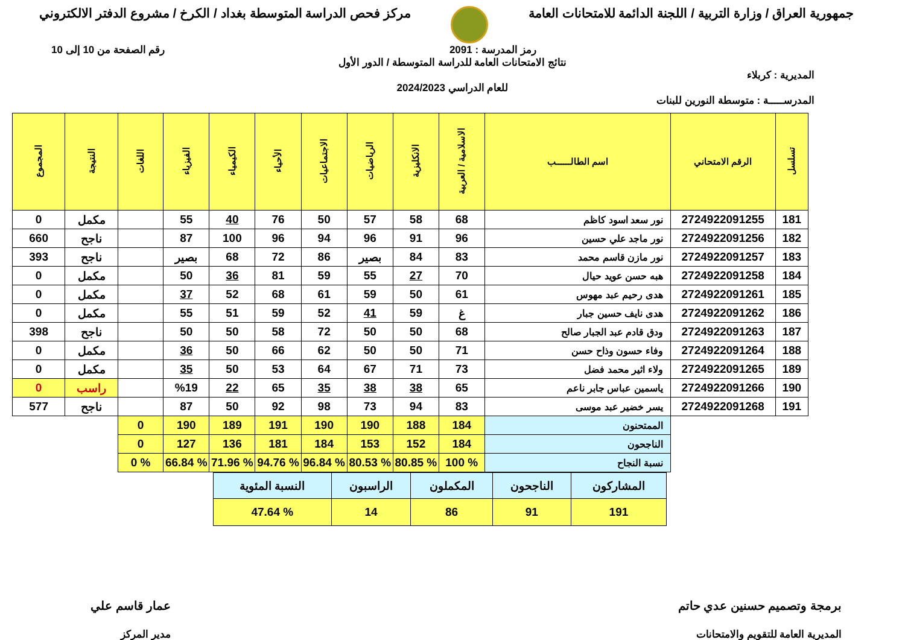جمهورية العراق / وزارة التربية / اللجنة الدائمة للامتحانات العامة
مركز فحص الدراسة المتوسطة بغداد / الكرخ / مشروع الدفتر الالكتروني
رمز المدرسة : 2091 رقم الصفحة من 10 إلى 10
نتائج الامتحانات العامة للدراسة المتوسطة / الدور الأول
المديرية : كربلاء
للعام الدراسي 2024/2023
المدرســـــة : متوسطة النورين للبنات
| تسلسل | الرقم الامتحاني | اسم الطالــــــب | الاسلامية / العربية | الانكليزية | الرياضيات | الاجتماعيات | الأحياء | الكيمياء | الفيزياء | اللغات | النتيجة | المجموع |
| --- | --- | --- | --- | --- | --- | --- | --- | --- | --- | --- | --- | --- |
| 181 | 2724922091255 | نور سعد اسود كاظم | 68 | 58 | 57 | 50 | 76 | 40 | 55 | | مكمل | 0 |
| 182 | 2724922091256 | نور ماجد علي حسين | 96 | 91 | 96 | 94 | 96 | 100 | 87 | | ناجح | 660 |
| 183 | 2724922091257 | نور مازن قاسم محمد | 83 | 84 | بصير | 86 | 72 | 68 | بصير | | ناجح | 393 |
| 184 | 2724922091258 | هبه حسن عويد حيال | 70 | 27 | 55 | 59 | 81 | 36 | 50 | | مكمل | 0 |
| 185 | 2724922091261 | هدى رحيم عبد مهوس | 61 | 50 | 59 | 61 | 68 | 52 | 37 | | مكمل | 0 |
| 186 | 2724922091262 | هدى نايف حسين جبار | غ | 59 | 41 | 52 | 59 | 51 | 55 | | مكمل | 0 |
| 187 | 2724922091263 | ودق قادم عبد الجبار صالح | 68 | 50 | 50 | 72 | 58 | 50 | 50 | | ناجح | 398 |
| 188 | 2724922091264 | وفاء حسون وذاح حسن | 71 | 50 | 50 | 62 | 66 | 50 | 36 | | مكمل | 0 |
| 189 | 2724922091265 | ولاء اثير محمد فضل | 73 | 71 | 67 | 64 | 53 | 50 | 35 | | مكمل | 0 |
| 190 | 2724922091266 | ياسمين عباس جابر ناعم | 65 | 38 | 38 | 35 | 65 | 22 | %19 | | راسب | 0 |
| 191 | 2724922091268 | يسر خضير عبد موسى | 83 | 94 | 73 | 98 | 92 | 50 | 87 | | ناجح | 577 |
| | | الممتحنون | 184 | 188 | 190 | 190 | 191 | 189 | 190 | 0 | | |
| | | الناجحون | 184 | 152 | 153 | 184 | 181 | 136 | 127 | 0 | | |
| | | نسبة النجاح | % 100 | % 80.85 | % 80.53 | % 96.84 | % 94.76 | % 71.96 | % 66.84 | % 0 | | |
| المشاركون | الناجحون | المكملون | الراسبون | النسبة المئوية |
| 191 | 91 | 86 | 14 | % 47.64 |
برمجة وتصميم حسنين عدي حاتم
المديرية العامة للتقويم والامتحانات
عمار قاسم علي
مدير المركز